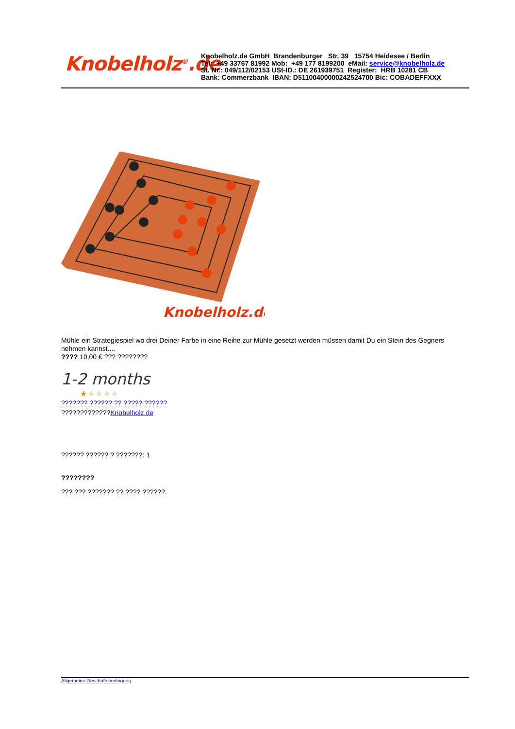Knobelholz<sup>®</sup>.de
Knobelholz.de GmbH Brandenburger Str. 39 15754 Heidesee / Berlin
Tel: +49 33767 81992 Mob: +49 177 8199200 eMail: service@knobelholz.de
St. Nr.: 049/112/02153 USt-ID.: DE 261939751 Register: HRB 10281 CB
Bank: Commerzbank IBAN: D51100400000242524700 Bic: COBADEFFXXX
Knobelholz.de
Mühle ein Strategiespiel wo drei Deiner Farbe in eine Reihe zur Mühle gesetzt werden müssen damit Du ein Stein des Gegners nehmen kannst....
???? 10,00 € ??? ????????
1-2 months
★★★★★
??????? ?????? ?? ????? ??????
?????????????Knobelholz.de
?????? ?????? ? ???????: 1
????????
??? ??? ??????? ?? ???? ??????.
Allgemeine Geschäftsbedingung